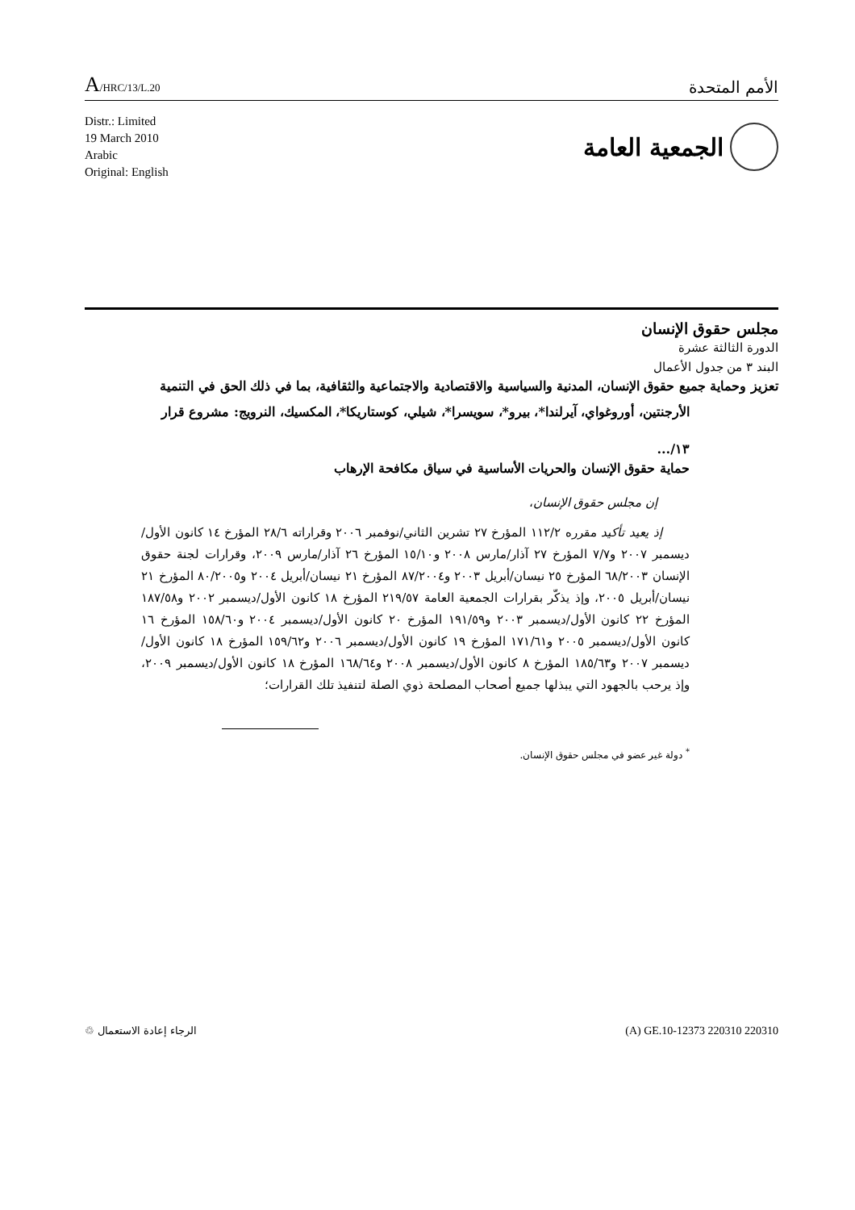A/HRC/13/L.20
الأمم المتحدة
Distr.: Limited
19 March 2010
Arabic
Original: English
الجمعية العامة
مجلس حقوق الإنسان
الدورة الثالثة عشرة
البند ٣ من جدول الأعمال
تعزيز وحماية جميع حقوق الإنسان، المدنية والسياسية والاقتصادية والاجتماعية والثقافية، بما في ذلك الحق في التنمية
الأرجنتين، أوروغواي، آيرلندا*، بيرو*، سويسرا*، شيلي، كوستاريكا*، المكسيك، النرويج: مشروع قرار
١٣/...
حماية حقوق الإنسان والحريات الأساسية في سياق مكافحة الإرهاب
إن مجلس حقوق الإنسان،
إذ يعيد تأكيد مقرره ١١٢/٢ المؤرخ ٢٧ تشرين الثاني/نوفمبر ٢٠٠٦ وقراراته ٢٨/٦ المؤرخ ١٤ كانون الأول/ديسمبر ٢٠٠٧ و٧/٧ المؤرخ ٢٧ آذار/مارس ٢٠٠٨ و١٥/١٠ المؤرخ ٢٦ آذار/مارس ٢٠٠٩، وقرارات لجنة حقوق الإنسان ٦٨/٢٠٠٣ المؤرخ ٢٥ نيسان/أبريل ٢٠٠٣ و٨٧/٢٠٠٤ المؤرخ ٢١ نيسان/أبريل ٢٠٠٤ و٨٠/٢٠٠٥ المؤرخ ٢١ نيسان/أبريل ٢٠٠٥، وإذ يذكّر بقرارات الجمعية العامة ٢١٩/٥٧ المؤرخ ١٨ كانون الأول/ديسمبر ٢٠٠٢ و١٨٧/٥٨ المؤرخ ٢٢ كانون الأول/ديسمبر ٢٠٠٣ و١٩١/٥٩ المؤرخ ٢٠ كانون الأول/ديسمبر ٢٠٠٤ و١٥٨/٦٠ المؤرخ ١٦ كانون الأول/ديسمبر ٢٠٠٥ و١٧١/٦١ المؤرخ ١٩ كانون الأول/ديسمبر ٢٠٠٦ و١٥٩/٦٢ المؤرخ ١٨ كانون الأول/ديسمبر ٢٠٠٧ و١٨٥/٦٣ المؤرخ ٨ كانون الأول/ديسمبر ٢٠٠٨ و١٦٨/٦٤ المؤرخ ١٨ كانون الأول/ديسمبر ٢٠٠٩، وإذ يرحب بالجهود التي يبذلها جميع أصحاب المصلحة ذوي الصلة لتنفيذ تلك القرارات؛
<sup>*</sup> دولة غير عضو في مجلس حقوق الإنسان.
الرجاء إعادة الاستعمال ♲ (A) GE.10-12373 220310 220310